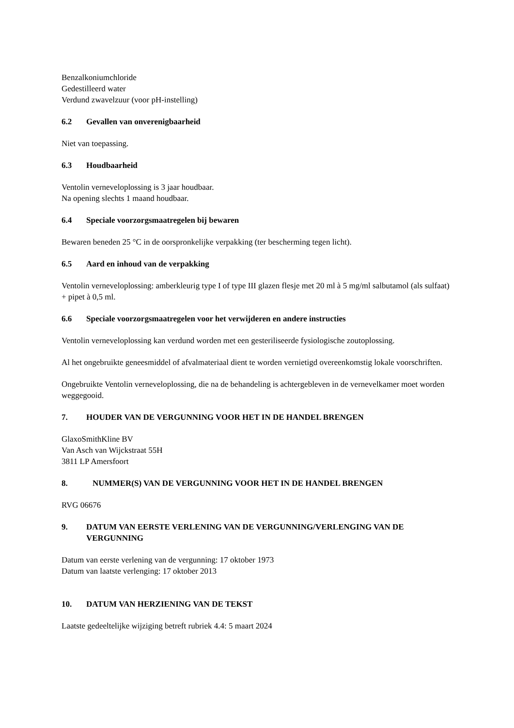Benzalkoniumchloride
Gedestilleerd water
Verdund zwavelzuur (voor pH-instelling)
6.2 Gevallen van onverenigbaarheid
Niet van toepassing.
6.3 Houdbaarheid
Ventolin verneveloplossing is 3 jaar houdbaar.
Na opening slechts 1 maand houdbaar.
6.4 Speciale voorzorgsmaatregelen bij bewaren
Bewaren beneden 25 °C in de oorspronkelijke verpakking (ter bescherming tegen licht).
6.5 Aard en inhoud van de verpakking
Ventolin verneveloplossing: amberkleurig type I of type III glazen flesje met 20 ml à 5 mg/ml salbutamol (als sulfaat) + pipet à 0,5 ml.
6.6 Speciale voorzorgsmaatregelen voor het verwijderen en andere instructies
Ventolin verneveloplossing kan verdund worden met een gesteriliseerde fysiologische zoutoplossing.
Al het ongebruikte geneesmiddel of afvalmateriaal dient te worden vernietigd overeenkomstig lokale voorschriften.
Ongebruikte Ventolin verneveloplossing, die na de behandeling is achtergebleven in de vernevelkamer moet worden weggegooid.
7. HOUDER VAN DE VERGUNNING VOOR HET IN DE HANDEL BRENGEN
GlaxoSmithKline BV
Van Asch van Wijckstraat 55H
3811 LP Amersfoort
8. NUMMER(S) VAN DE VERGUNNING VOOR HET IN DE HANDEL BRENGEN
RVG 06676
9. DATUM VAN EERSTE VERLENING VAN DE VERGUNNING/VERLENGING VAN DE VERGUNNING
Datum van eerste verlening van de vergunning: 17 oktober 1973
Datum van laatste verlenging: 17 oktober 2013
10. DATUM VAN HERZIENING VAN DE TEKST
Laatste gedeeltelijke wijziging betreft rubriek 4.4: 5 maart 2024